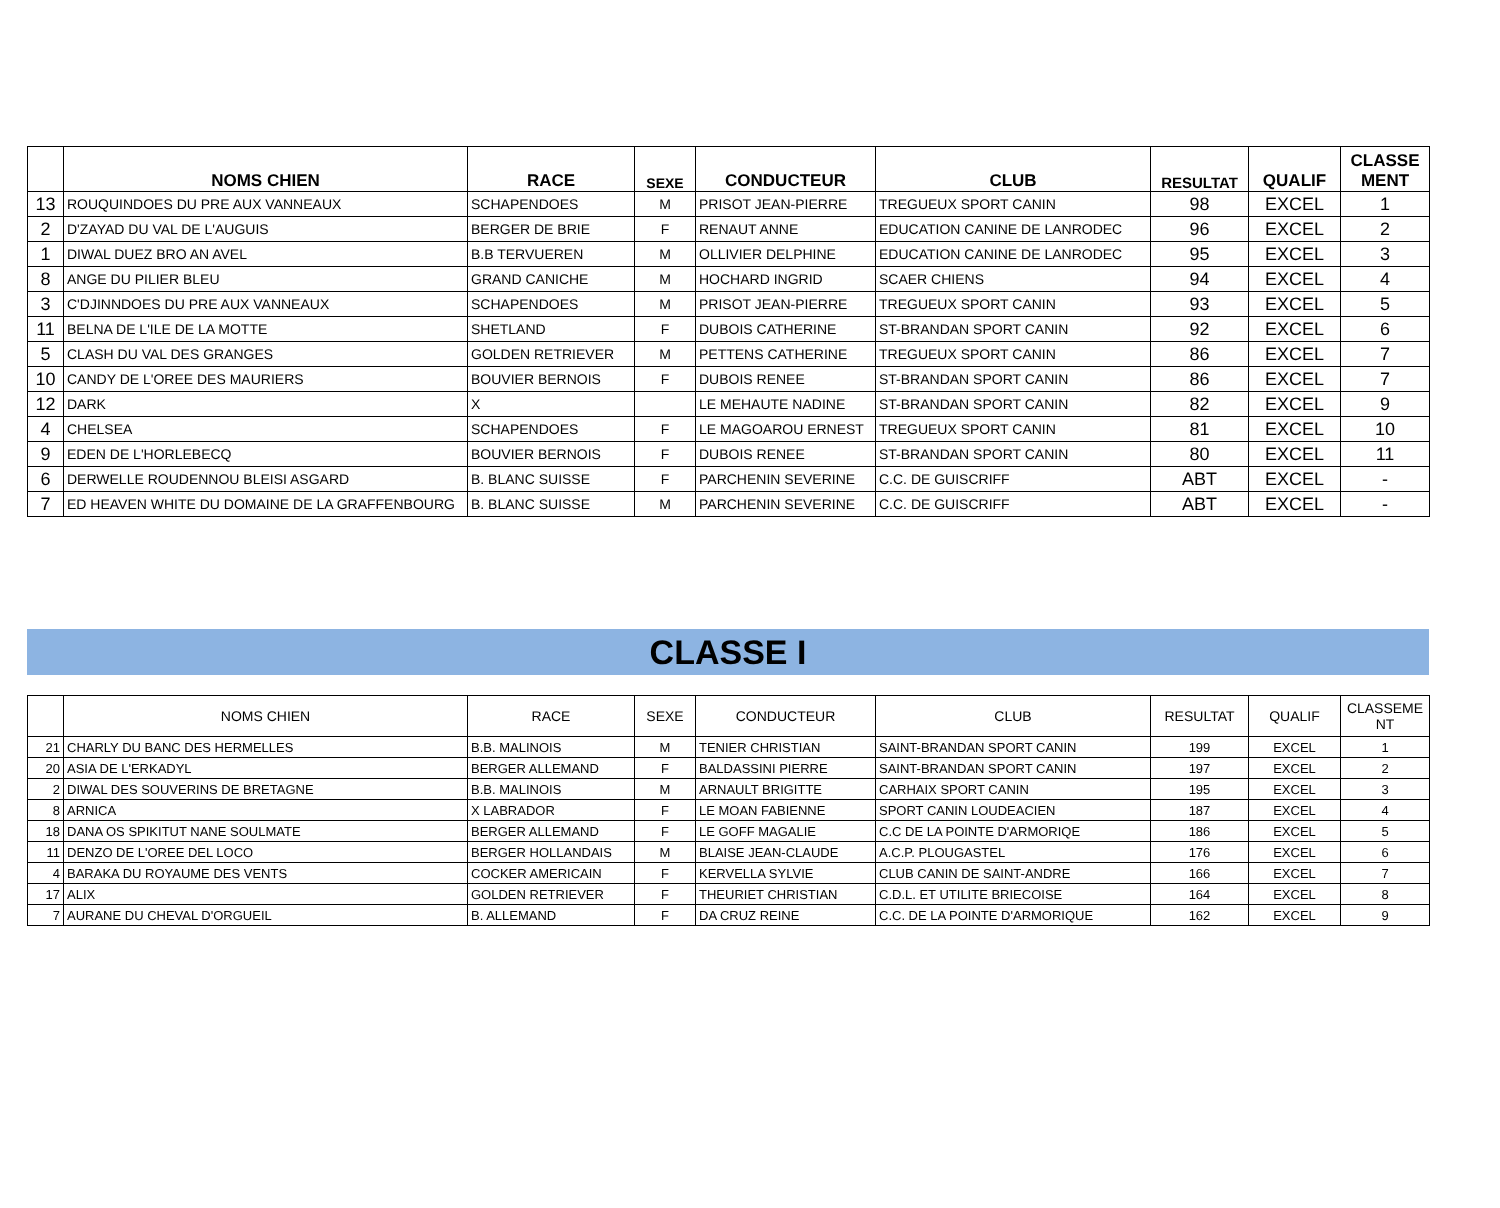| | NOMS CHIEN | RACE | SEXE | CONDUCTEUR | CLUB | RESULTAT | QUALIF | CLASSE MENT |
| --- | --- | --- | --- | --- | --- | --- | --- | --- |
| 13 | ROUQUINDOES DU PRE AUX VANNEAUX | SCHAPENDOES | M | PRISOT JEAN-PIERRE | TREGUEUX SPORT CANIN | 98 | EXCEL | 1 |
| 2 | D'ZAYAD DU VAL DE L'AUGUIS | BERGER DE BRIE | F | RENAUT ANNE | EDUCATION CANINE DE LANRODEC | 96 | EXCEL | 2 |
| 1 | DIWAL DUEZ BRO AN AVEL | B.B TERVUEREN | M | OLLIVIER DELPHINE | EDUCATION CANINE DE LANRODEC | 95 | EXCEL | 3 |
| 8 | ANGE DU PILIER BLEU | GRAND CANICHE | M | HOCHARD INGRID | SCAER CHIENS | 94 | EXCEL | 4 |
| 3 | C'DJINNDOES DU PRE AUX VANNEAUX | SCHAPENDOES | M | PRISOT JEAN-PIERRE | TREGUEUX SPORT CANIN | 93 | EXCEL | 5 |
| 11 | BELNA DE L'ILE DE LA MOTTE | SHETLAND | F | DUBOIS CATHERINE | ST-BRANDAN SPORT CANIN | 92 | EXCEL | 6 |
| 5 | CLASH DU VAL DES GRANGES | GOLDEN RETRIEVER | M | PETTENS CATHERINE | TREGUEUX SPORT CANIN | 86 | EXCEL | 7 |
| 10 | CANDY DE L'OREE DES MAURIERS | BOUVIER BERNOIS | F | DUBOIS RENEE | ST-BRANDAN SPORT CANIN | 86 | EXCEL | 7 |
| 12 | DARK | X | | LE MEHAUTE NADINE | ST-BRANDAN SPORT CANIN | 82 | EXCEL | 9 |
| 4 | CHELSEA | SCHAPENDOES | F | LE MAGOAROU ERNEST | TREGUEUX SPORT CANIN | 81 | EXCEL | 10 |
| 9 | EDEN DE L'HORLEBECQ | BOUVIER BERNOIS | F | DUBOIS RENEE | ST-BRANDAN SPORT CANIN | 80 | EXCEL | 11 |
| 6 | DERWELLE ROUDENNOU BLEISI ASGARD | B. BLANC SUISSE | F | PARCHENIN SEVERINE | C.C. DE GUISCRIFF | ABT | EXCEL | - |
| 7 | ED HEAVEN WHITE DU DOMAINE DE LA GRAFFENBOURG | B. BLANC SUISSE | M | PARCHENIN SEVERINE | C.C. DE GUISCRIFF | ABT | EXCEL | - |
CLASSE I
| | NOMS CHIEN | RACE | SEXE | CONDUCTEUR | CLUB | RESULTAT | QUALIF | CLASSEME NT |
| --- | --- | --- | --- | --- | --- | --- | --- | --- |
| 21 | CHARLY DU BANC DES HERMELLES | B.B. MALINOIS | M | TENIER CHRISTIAN | SAINT-BRANDAN SPORT CANIN | 199 | EXCEL | 1 |
| 20 | ASIA DE L'ERKADYL | BERGER ALLEMAND | F | BALDASSINI PIERRE | SAINT-BRANDAN SPORT CANIN | 197 | EXCEL | 2 |
| 2 | DIWAL DES SOUVERINS DE BRETAGNE | B.B. MALINOIS | M | ARNAULT BRIGITTE | CARHAIX SPORT CANIN | 195 | EXCEL | 3 |
| 8 | ARNICA | X LABRADOR | F | LE MOAN FABIENNE | SPORT CANIN LOUDEACIEN | 187 | EXCEL | 4 |
| 18 | DANA OS SPIKITUT NANE SOULMATE | BERGER ALLEMAND | F | LE GOFF MAGALIE | C.C DE LA POINTE D'ARMORIQE | 186 | EXCEL | 5 |
| 11 | DENZO DE L'OREE DEL LOCO | BERGER HOLLANDAIS | M | BLAISE JEAN-CLAUDE | A.C.P. PLOUGASTEL | 176 | EXCEL | 6 |
| 4 | BARAKA DU ROYAUME DES VENTS | COCKER AMERICAIN | F | KERVELLA SYLVIE | CLUB CANIN DE SAINT-ANDRE | 166 | EXCEL | 7 |
| 17 | ALIX | GOLDEN RETRIEVER | F | THEURIET CHRISTIAN | C.D.L. ET UTILITE BRIECOISE | 164 | EXCEL | 8 |
| 7 | AURANE DU CHEVAL D'ORGUEIL | B. ALLEMAND | F | DA CRUZ REINE | C.C. DE LA POINTE D'ARMORIQUE | 162 | EXCEL | 9 |